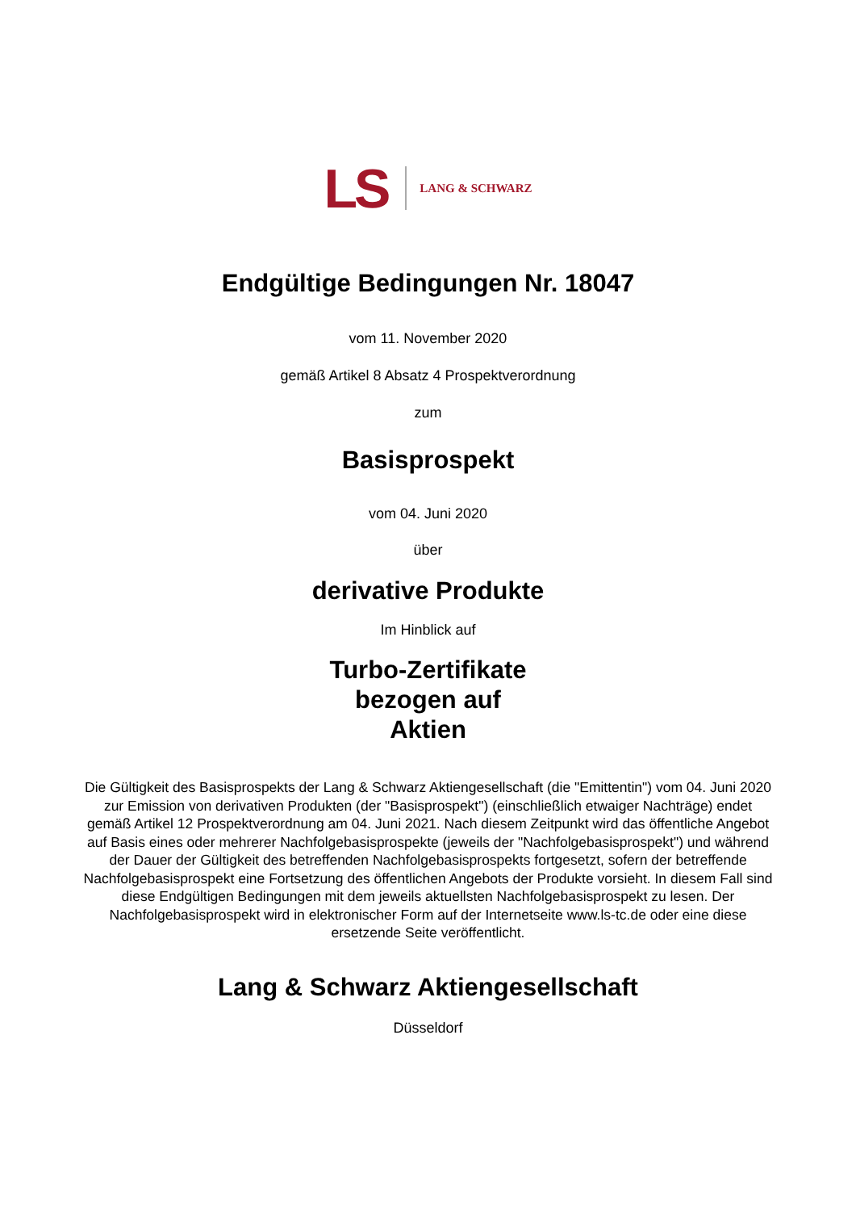LS LANG & SCHWARZ
Endgültige Bedingungen Nr. 18047
vom 11. November 2020
gemäß Artikel 8 Absatz 4 Prospektverordnung
zum
Basisprospekt
vom 04. Juni 2020
über
derivative Produkte
Im Hinblick auf
Turbo-Zertifikate
bezogen auf
Aktien
Die Gültigkeit des Basisprospekts der Lang & Schwarz Aktiengesellschaft (die "Emittentin") vom 04. Juni 2020 zur Emission von derivativen Produkten (der "Basisprospekt") (einschließlich etwaiger Nachträge) endet gemäß Artikel 12 Prospektverordnung am 04. Juni 2021. Nach diesem Zeitpunkt wird das öffentliche Angebot auf Basis eines oder mehrerer Nachfolgebasisprospekte (jeweils der "Nachfolgebasisprospekt") und während der Dauer der Gültigkeit des betreffenden Nachfolgebasisprospekts fortgesetzt, sofern der betreffende Nachfolgebasisprospekt eine Fortsetzung des öffentlichen Angebots der Produkte vorsieht. In diesem Fall sind diese Endgültigen Bedingungen mit dem jeweils aktuellsten Nachfolgebasisprospekt zu lesen. Der Nachfolgebasisprospekt wird in elektronischer Form auf der Internetseite www.ls-tc.de oder eine diese ersetzende Seite veröffentlicht.
Lang & Schwarz Aktiengesellschaft
Düsseldorf